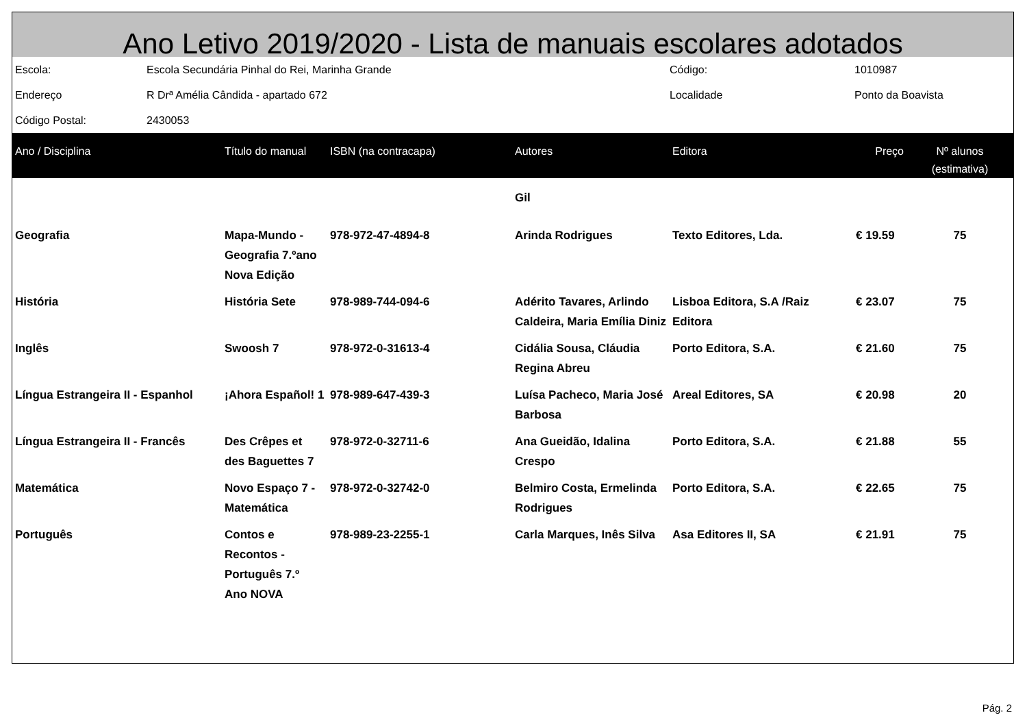Ano Letivo 2019/2020 - Lista de manuais escolares adotados
| Escola: | Escola Secundária Pinhal do Rei, Marinha Grande | Código: | 1010987 |
| Endereço | R Drª Amélia Cândida - apartado 672 | Localidade | Ponto da Boavista |
| Código Postal: | 2430053 | | |
| Ano / Disciplina | Título do manual | ISBN (na contracapa) | Autores | Editora | Preço | Nº alunos (estimativa) |
| --- | --- | --- | --- | --- | --- | --- |
| | | | Gil | | | |
| Geografia | Mapa-Mundo - Geografia 7.ºano Nova Edição | 978-972-47-4894-8 | Arinda Rodrigues | Texto Editores, Lda. | € 19.59 | 75 |
| História | História Sete | 978-989-744-094-6 | Adérito Tavares, Arlindo Caldeira, Maria Emília Diniz | Lisboa Editora, S.A /Raiz Editora | € 23.07 | 75 |
| Inglês | Swoosh 7 | 978-972-0-31613-4 | Cidália Sousa, Cláudia Regina Abreu | Porto Editora, S.A. | € 21.60 | 75 |
| Língua Estrangeira II - Espanhol | ¡Ahora Español! 1 | 978-989-647-439-3 | Luísa Pacheco, Maria José Barbosa | Areal Editores, SA | € 20.98 | 20 |
| Língua Estrangeira II - Francês | Des Crêpes et des Baguettes 7 | 978-972-0-32711-6 | Ana Gueidão, Idalina Crespo | Porto Editora, S.A. | € 21.88 | 55 |
| Matemática | Novo Espaço 7 - Matemática | 978-972-0-32742-0 | Belmiro Costa, Ermelinda Rodrigues | Porto Editora, S.A. | € 22.65 | 75 |
| Português | Contos e Recontos - Português 7.º Ano NOVA | 978-989-23-2255-1 | Carla Marques, Inês Silva | Asa Editores II, SA | € 21.91 | 75 |
Pág. 2